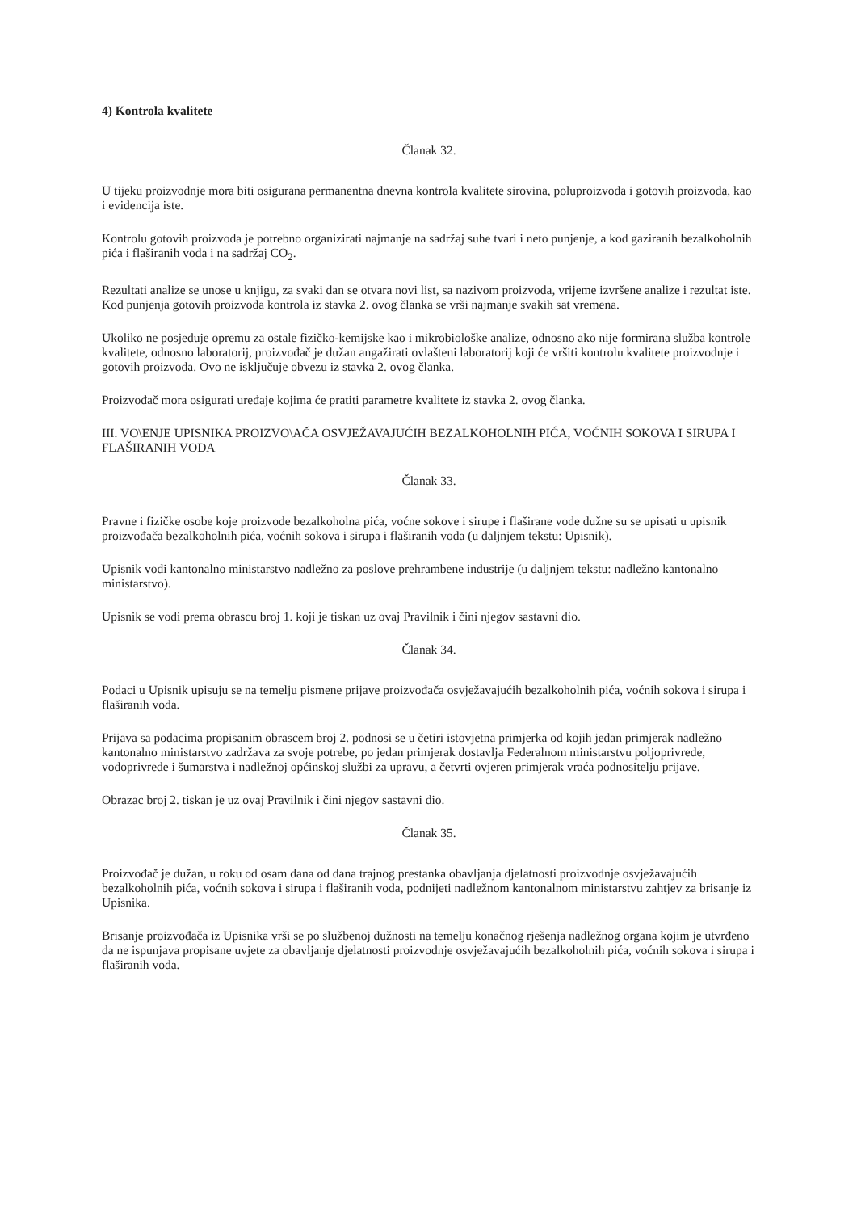4) Kontrola kvalitete
Članak 32.
U tijeku proizvodnje mora biti osigurana permanentna dnevna kontrola kvalitete sirovina, poluproizvoda i gotovih proizvoda, kao i evidencija iste.
Kontrolu gotovih proizvoda je potrebno organizirati najmanje na sadržaj suhe tvari i neto punjenje, a kod gaziranih bezalkoholnih pića i flaširanih voda i na sadržaj CO<sub>2</sub>.
Rezultati analize se unose u knjigu, za svaki dan se otvara novi list, sa nazivom proizvoda, vrijeme izvršene analize i rezultat iste. Kod punjenja gotovih proizvoda kontrola iz stavka 2. ovog članka se vrši najmanje svakih sat vremena.
Ukoliko ne posjeduje opremu za ostale fizičko-kemijske kao i mikrobiološke analize, odnosno ako nije formirana služba kontrole kvalitete, odnosno laboratorij, proizvođač je dužan angažirati ovlašteni laboratorij koji će vršiti kontrolu kvalitete proizvodnje i gotovih proizvoda. Ovo ne isključuje obvezu iz stavka 2. ovog članka.
Proizvođač mora osigurati uređaje kojima će pratiti parametre kvalitete iz stavka 2. ovog članka.
III. VO\ENJE UPISNIKA PROIZVO\AČA OSVJEŽAVAJUĆIH BEZALKOHOLNIH PIĆA, VOĆNIH SOKOVA I SIRUPA I FLAŠIRANIH VODA
Članak 33.
Pravne i fizičke osobe koje proizvode bezalkoholna pića, voćne sokove i sirupe i flaširane vode dužne su se upisati u upisnik proizvođača bezalkoholnih pića, voćnih sokova i sirupa i flaširanih voda (u daljnjem tekstu: Upisnik).
Upisnik vodi kantonalno ministarstvo nadležno za poslove prehrambene industrije (u daljnjem tekstu: nadležno kantonalno ministarstvo).
Upisnik se vodi prema obrascu broj 1. koji je tiskan uz ovaj Pravilnik i čini njegov sastavni dio.
Članak 34.
Podaci u Upisnik upisuju se na temelju pismene prijave proizvođača osvježavajućih bezalkoholnih pića, voćnih sokova i sirupa i flaširanih voda.
Prijava sa podacima propisanim obrascem broj 2. podnosi se u četiri istovjetna primjerka od kojih jedan primjerak nadležno kantonalno ministarstvo zadržava za svoje potrebe, po jedan primjerak dostavlja Federalnom ministarstvu poljoprivrede, vodoprivrede i šumarstva i nadležnoj općinskoj službi za upravu, a četvrti ovjeren primjerak vraća podnositelju prijave.
Obrazac broj 2. tiskan je uz ovaj Pravilnik i čini njegov sastavni dio.
Članak 35.
Proizvođač je dužan, u roku od osam dana od dana trajnog prestanka obavljanja djelatnosti proizvodnje osvježavajućih bezalkoholnih pića, voćnih sokova i sirupa i flaširanih voda, podnijeti nadležnom kantonalnom ministarstvu zahtjev za brisanje iz Upisnika.
Brisanje proizvođača iz Upisnika vrši se po službenoj dužnosti na temelju konačnog rješenja nadležnog organa kojim je utvrđeno da ne ispunjava propisane uvjete za obavljanje djelatnosti proizvodnje osvježavajućih bezalkoholnih pića, voćnih sokova i sirupa i flaširanih voda.